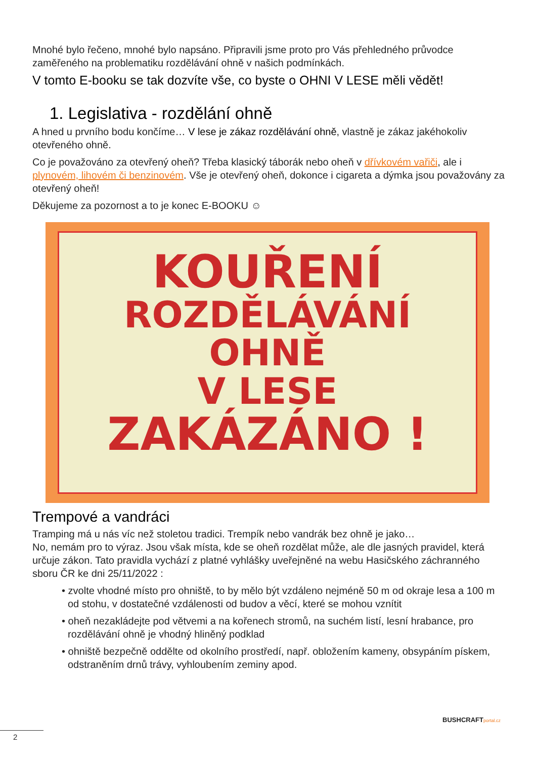Mnohé bylo řečeno, mnohé bylo napsáno. Připravili jsme proto pro Vás přehledného průvodce zaměřeného na problematiku rozdělávání ohně v našich podmínkách.
V tomto E-booku se tak dozvíte vše, co byste o OHNI V LESE měli vědět!
1. Legislativa - rozdělání ohně
A hned u prvního bodu končíme… V lese je zákaz rozdělávání ohně, vlastně je zákaz jakéhokoliv otevřeného ohně.
Co je považováno za otevřený oheň? Třeba klasický táborák nebo oheň v dřívkovém vařiči, ale i plynovém, lihovém či benzinovém. Vše je otevřený oheň, dokonce i cigareta a dýmka jsou považovány za otevřený oheň!
Děkujeme za pozornost a to je konec E-BOOKU ☺
KOUŘENÍ
ROZDĚLÁVÁNÍ OHNĚ
V LESE
ZAKÁZÁNO !
Trempové a vandráci
Tramping má u nás víc než stoletou tradici. Trempík nebo vandrák bez ohně je jako…
No, nemám pro to výraz. Jsou však místa, kde se oheň rozdělat může, ale dle jasných pravidel, která určuje zákon. Tato pravidla vychází z platné vyhlášky uveřejněné na webu Hasičského záchranného sboru ČR ke dni 25/11/2022 :
• zvolte vhodné místo pro ohniště, to by mělo být vzdáleno nejméně 50 m od okraje lesa a 100 m od stohu, v dostatečné vzdálenosti od budov a věcí, které se mohou vznítit
• oheň nezakládejte pod větvemi a na kořenech stromů, na suchém listí, lesní hrabance, pro rozdělávání ohně je vhodný hliněný podklad
• ohniště bezpečně oddělte od okolního prostředí, např. obložením kameny, obsypáním pískem, odstraněním drnů trávy, vyhloubením zeminy apod.
BUSHCRAFTportal.cz
2